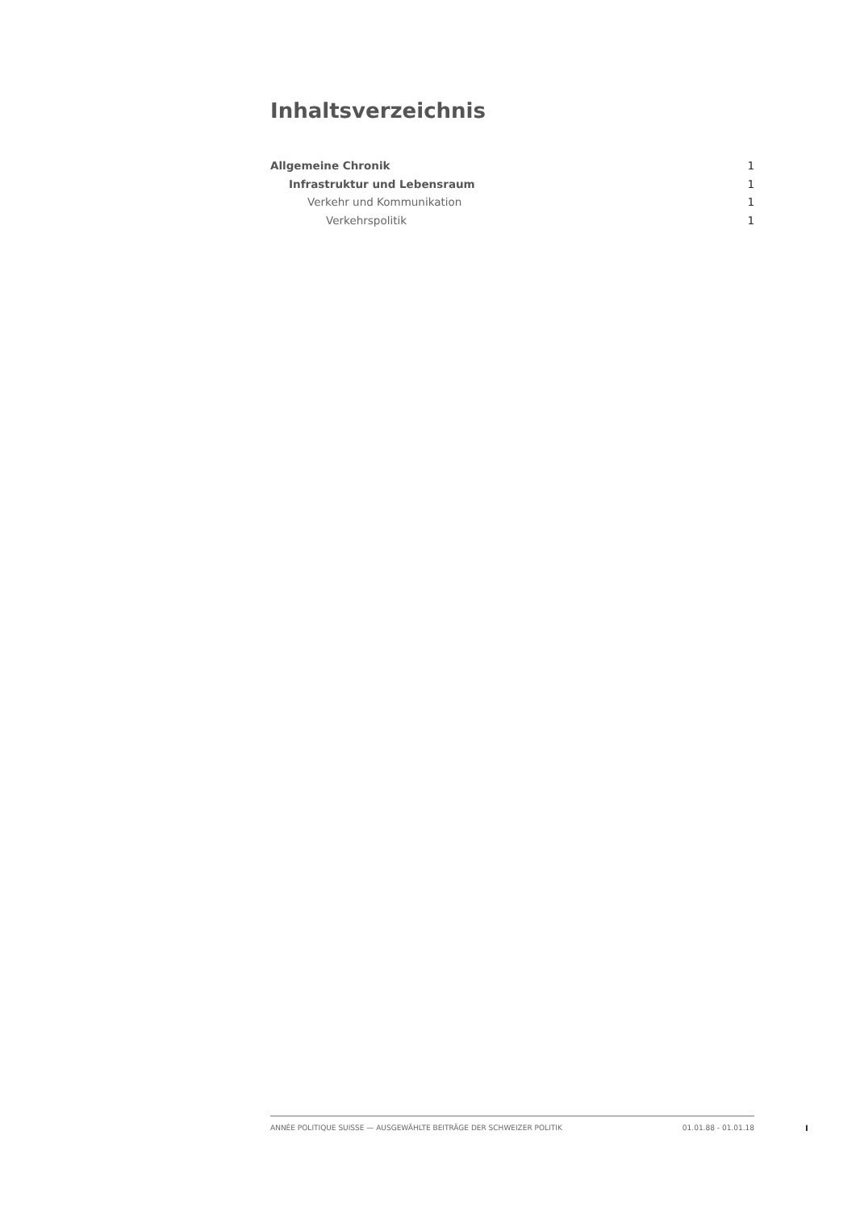Inhaltsverzeichnis
Allgemeine Chronik 1
Infrastruktur und Lebensraum 1
Verkehr und Kommunikation 1
Verkehrspolitik 1
ANNÉE POLITIQUE SUISSE — AUSGEWÄHLTE BEITRÄGE DER SCHWEIZER POLITIK 01.01.88 - 01.01.18
I